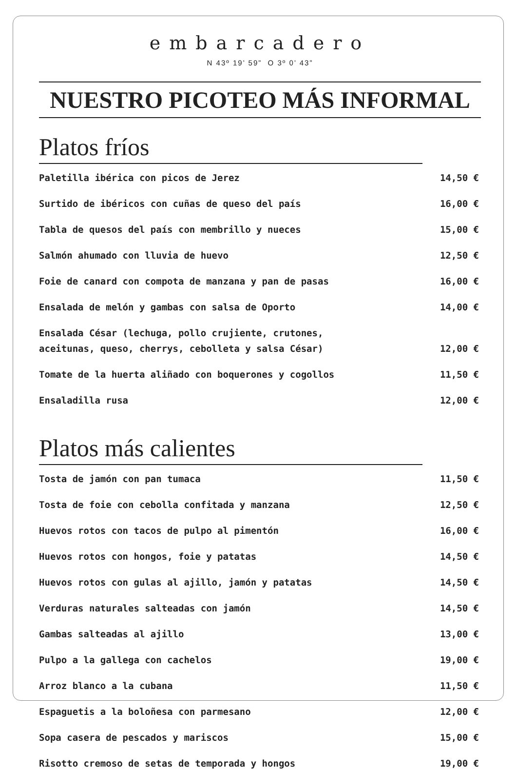embarcadero
N 43º 19’ 59” O 3º 0’ 43”
NUESTRO PICOTEO MÁS INFORMAL
Platos fríos
Paletilla ibérica con picos de Jerez 14,50 €
Surtido de ibéricos con cuñas de queso del país 16,00 €
Tabla de quesos del país con membrillo y nueces 15,00 €
Salmón ahumado con lluvia de huevo 12,50 €
Foie de canard con compota de manzana y pan de pasas 16,00 €
Ensalada de melón y gambas con salsa de Oporto 14,00 €
Ensalada César (lechuga, pollo crujiente, crutones,
aceitunas, queso, cherrys, cebolleta y salsa César) 12,00 €
Tomate de la huerta aliñado con boquerones y cogollos 11,50 €
Ensaladilla rusa 12,00 €
Platos más calientes
Tosta de jamón con pan tumaca 11,50 €
Tosta de foie con cebolla confitada y manzana 12,50 €
Huevos rotos con tacos de pulpo al pimentón 16,00 €
Huevos rotos con hongos, foie y patatas 14,50 €
Huevos rotos con gulas al ajillo, jamón y patatas 14,50 €
Verduras naturales salteadas con jamón 14,50 €
Gambas salteadas al ajillo 13,00 €
Pulpo a la gallega con cachelos 19,00 €
Arroz blanco a la cubana 11,50 €
Espaguetis a la boloñesa con parmesano 12,00 €
Sopa casera de pescados y mariscos 15,00 €
Risotto cremoso de setas de temporada y hongos 19,00 €